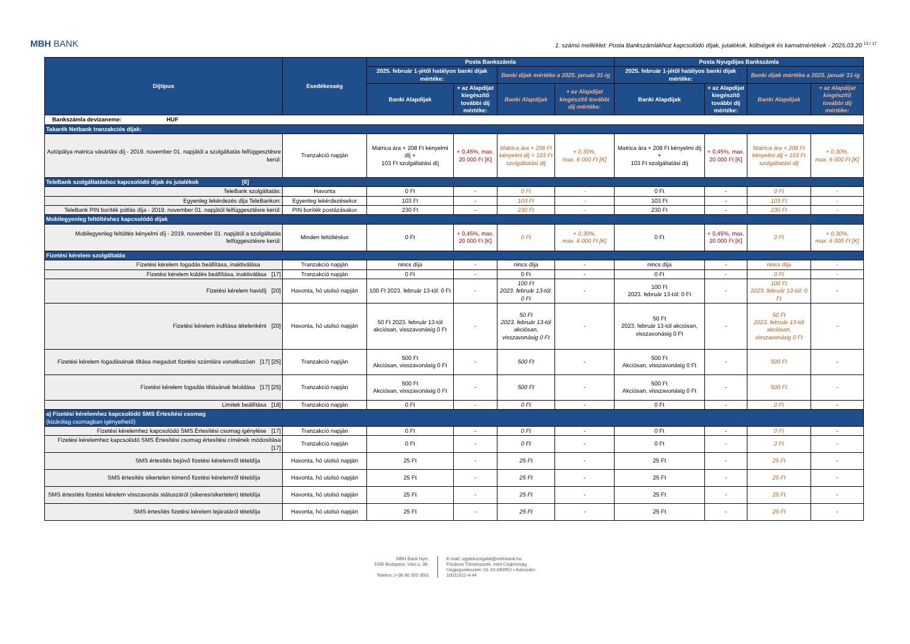MBH BANK
1. számú melléklet: Posta Bankszámlákhoz kapcsolódó díjak, jutalékok, költségek és kamatmértékek - 2025.03.20 <sup>13 / 17</sup>
| Díjtípus | Esedékesség | Posta Bankszámla | | | | Posta Nyugdíjas Bankszámla | | | |
| --- | --- | --- | --- | --- | --- | --- | --- | --- | --- |
| | | 2025. február 1-jétől hatályos banki díjak mértéke: | | Banki díjak mértéke a 2025. január 31-ig | | 2025. február 1-jétől hatályos banki díjak mértéke: | | Banki díjak mértéke a 2025. január 31-ig | |
| | | Banki Alapdíjak | + az Alapdíjat kiegészítő további díj mértéke: | Banki Alapdíjak | + az Alapdíjat kiegészítő további díj mértéke: | Banki Alapdíjak | + az Alapdíjat kiegészítő további díj mértéke: | Banki Alapdíjak | + az Alapdíjat kiegészítő további díj mértéke: |
| Bankszámla devizaneme: HUF | | | | | | | | | |
| Takarék Netbank tranzakciós díjak: | | | | | | | | | |
| Autópálya matrica vásárlási díj - 2019. november 01. napjától a szolgáltatás felfüggesztésre kerül: | Tranzakció napján | Matrica ára + 208 Ft kényelmi díj + 103 Ft szolgáltatási díj | + 0,45%, max. 20 000 Ft [K] | Matrica ára + 208 Ft kényelmi díj + 103 Ft szolgáltatási díj | + 0,30%, max. 6 000 Ft [K] | Matrica ára + 208 Ft kényelmi díj + 103 Ft szolgáltatási díj | + 0,45%, max. 20 000 Ft [K] | Matrica ára + 208 Ft kényelmi díj + 103 Ft szolgáltatási díj | + 0,30%, max. 6 000 Ft [K] |
| TeleBank szolgáltatáshoz kapcsolódó díjak és jutalékok [6] | | | | | | | | | |
| TeleBank szolgáltatás: | Havonta | 0 Ft | - | 0 Ft | - | 0 Ft | - | 0 Ft | - |
| Egyenleg lekérdezés díja TeleBankon: | Egyenleg lekérdezésekor | 103 Ft | - | 103 Ft | - | 103 Ft | - | 103 Ft | - |
| TeleBank PIN boríték pótlás díja - 2019. november 01. napjától felfüggesztésre kerül: | PIN boríték postázásakor | 230 Ft | - | 230 Ft | - | 230 Ft | - | 230 Ft | - |
| Mobilegyenleg feltöltéshez kapcsolódó díjak | | | | | | | | | |
| Mobilegyenleg feltöltés kényelmi díj - 2019. november 01. napjától a szolgáltatás felfüggesztésre kerül: | Minden feltöltéskor | 0 Ft | + 0,45%, max. 20 000 Ft [K] | 0 Ft | + 0,30%, max. 6 000 Ft [K] | 0 Ft | + 0,45%, max. 20 000 Ft [K] | 0 Ft | + 0,30%, max. 6 000 Ft [K] |
| Fizetési kérelem szolgáltatás | | | | | | | | | |
| Fizetési kérelem fogadás beállítása, inaktiválása | Tranzakció napján | nincs díja | - | nincs díja | - | nincs díja | - | nincs díja | - |
| Fizetési kérelem küldés beállítása, inaktiválása [17] | Tranzakció napján | 0 Ft | - | 0 Ft | - | 0 Ft | - | 0 Ft | - |
| Fizetési kérelem havidíj [20] | Havonta, hó utolsó napján | 100 Ft 2023. február 13-tól: 0 Ft | - | 100 Ft 2023. február 13-tól: 0 Ft | - | 100 Ft 2023. február 13-tól: 0 Ft | - | 100 Ft 2023. február 13-tól: 0 Ft | - |
| Fizetési kérelem indítása tételenként [20] | Havonta, hó utolsó napján | 50 Ft 2023. február 13-tól akciósan, visszavonásig 0 Ft | - | 50 Ft 2023. február 13-tól akciósan, visszavonásig 0 Ft | - | 50 Ft 2023. február 13-tól akciósan, visszavonásig 0 Ft | - | 50 Ft 2023. február 13-tól akciósan, visszavonásig 0 Ft | - |
| Fizetési kérelem fogadásának tiltása megadott fizetési számlára vonatkozóan [17] [25] | Tranzakció napján | 500 Ft Akciósan, visszavonásig 0 Ft | - | 500 Ft | - | 500 Ft Akciósan, visszavonásig 0 Ft | - | 500 Ft | - |
| Fizetési kérelem fogadás tiltásának feloldása [17] [25] | Tranzakció napján | 500 Ft Akciósan, visszavonásig 0 Ft | - | 500 Ft | - | 500 Ft Akciósan, visszavonásig 0 Ft | - | 500 Ft | - |
| Limitek beállítása [18] | Tranzakció napján | 0 Ft | - | 0 Ft | - | 0 Ft | - | 0 Ft | - |
| a) Fizetési kérelemhez kapcsolódó SMS Értesítési csomag (kizárólag csomagban igényelhető) | | | | | | | | | |
| Fizetési kérelemhez kapcsolódó SMS Értesítési csomag igénylése [17] | Tranzakció napján | 0 Ft | - | 0 Ft | - | 0 Ft | - | 0 Ft | - |
| Fizetési kérelemhez kapcsolódó SMS Értesítési csomag értesítési címének módosítása [17] | Tranzakció napján | 0 Ft | - | 0 Ft | - | 0 Ft | - | 0 Ft | - |
| SMS értesítés bejövő fizetési kérelemről tételdíja | Havonta, hó utolsó napján | 25 Ft | - | 25 Ft | - | 25 Ft | - | 25 Ft | - |
| SMS értesítés sikertelen kimenő fizetési kérelemről tételdíja | Havonta, hó utolsó napján | 25 Ft | - | 25 Ft | - | 25 Ft | - | 25 Ft | - |
| SMS értesítés fizetési kérelem visszavonás státuszáról (sikeres/sikertelen) tételdíja | Havonta, hó utolsó napján | 25 Ft | - | 25 Ft | - | 25 Ft | - | 25 Ft | - |
| SMS értesítés fizetési kérelem lejáratáról tételdíja | Havonta, hó utolsó napján | 25 Ft | - | 25 Ft | - | 25 Ft | - | 25 Ft | - |
MBH Bank Nyrt.
1056 Budapest, Váci u. 38.
Telefon: (+36 80 350 350)
E-mail: ugyfelszolgalat@mbhbank.hu
Fővárosi Törvényszék, mint Cégbíróság
Cégjegyzékszám: 01-10-040952 • Adószám:
10011922-4-44